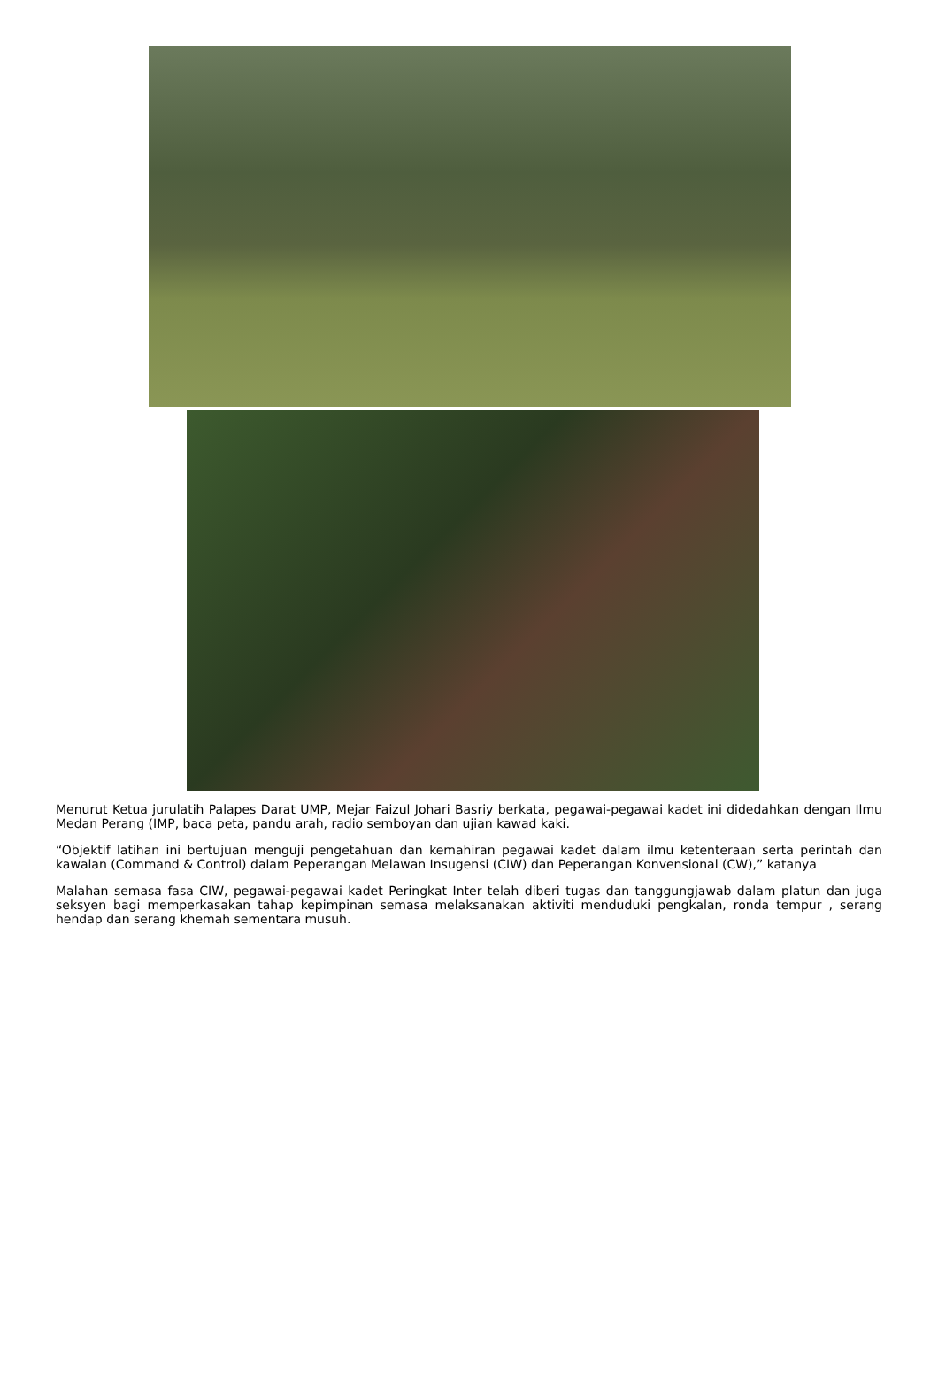Menurut Ketua jurulatih Palapes Darat UMP, Mejar Faizul Johari Basriy berkata, pegawai-pegawai kadet ini didedahkan dengan Ilmu Medan Perang (IMP, baca peta, pandu arah, radio semboyan dan ujian kawad kaki.
“Objektif latihan ini bertujuan menguji pengetahuan dan kemahiran pegawai kadet dalam ilmu ketenteraan serta perintah dan kawalan (Command & Control) dalam Peperangan Melawan Insugensi (CIW) dan Peperangan Konvensional (CW),” katanya
Malahan semasa fasa CIW, pegawai-pegawai kadet Peringkat Inter telah diberi tugas dan tanggungjawab dalam platun dan juga seksyen bagi memperkasakan tahap kepimpinan semasa melaksanakan aktiviti menduduki pengkalan, ronda tempur , serang hendap dan serang khemah sementara musuh.